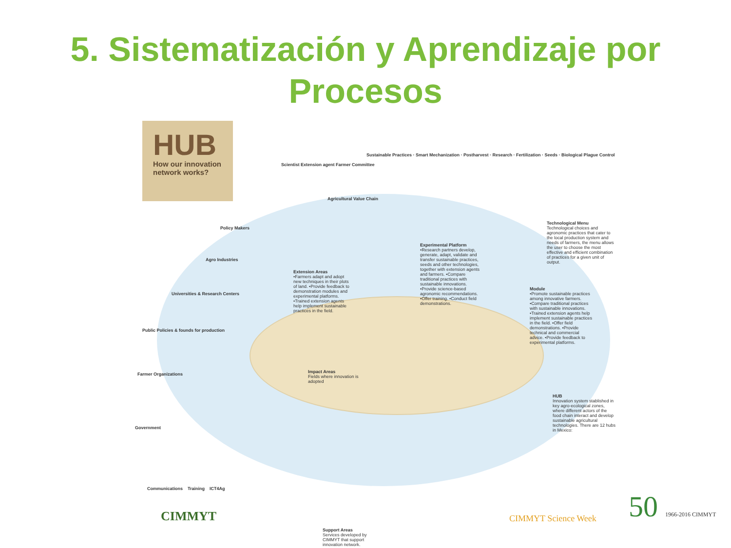5. Sistematización y Aprendizaje por
Procesos
HUB
How our innovation network works?
Scientist Extension agent Farmer Committee
Sustainable Practices · Smart Mechanization · Postharvest · Research · Fertilization · Seeds · Biological Plague Control
Agricultural Value Chain
Policy Makers
Agro Industries
Universities & Research Centers
Public Policies & founds for production
Farmer Organizations
Government
Extension Areas
•Farmers adapt and adopt new techniques in their plots of land. •Provide feedback to demonstration modules and experimental platforms. •Trained extension agents help implement sustainable practices in the field.
Experimental Platform
•Research partners develop, generate, adapt, validate and transfer sustainable practices, seeds and other technologies, together with extension agents and farmers. •Compare traditional practices with sustainable innovations. •Provide science-based agronomic recommendations. •Offer training. •Conduct field demonstrations.
Technological Menu
Technological choices and agronomic practices that cater to the local production system and needs of farmers, the menu allows the user to choose the most effective and efficient combination of practices for a given unit of output.
Module
•Promote sustainable practices among innovative farmers. •Compare traditional practices with sustainable innovations. •Trained extension agents help implement sustainable practices in the field. •Offer field demonstrations. •Provide technical and commercial advice. •Provide feedback to experimental platforms.
Impact Areas
Fields where innovation is adopted
HUB
Innovation system stablished in key agro-ecological zones, where different actors of the food chain interact and develop sustainable agricultural technologies. There are 12 hubs in Mexico:
Communications Training ICT4Ag
Support Areas
Services developed by CIMMYT that support innovation network.
CIMMYT CIMMYT Science Week 50 1966-2016 CIMMYT